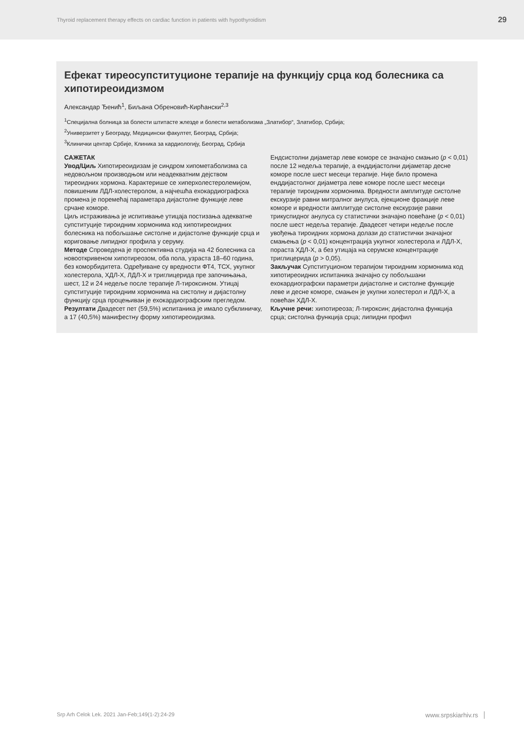Thyroid replacement therapy effects on cardiac function in patients with hypothyroidism 29
Ефекат тиреосупституционе терапије на функцију срца код болесника са хипотиреоидизмом
Александар Ђенић<sup>1</sup>, Биљана Обреновић-Кирћански<sup>2,3</sup>
<sup>1</sup> Специјална болница за болести штитасте жлезде и болести метаболизма „Златибор“, Златибор, Србија;
<sup>2</sup> Универзитет у Београду, Медицински факултет, Београд, Србија;
<sup>3</sup> Клинички центар Србије, Клиника за кардиологију, Београд, Србија
САЖЕТАК
Увод/Циљ Хипотиреоидизам је синдром хипометаболизма са недовољном производњом или неадекватним дејством тиреоидних хормона. Карактерише се хиперхолестеролемијом, повишеним ЛДЛ-холестеролом, а најчешћа ехокардиографска промена је поремећај параметара дијастолне функције леве срчане коморе.
Циљ истраживања је испитивање утицаја постизања адекватне супституције тироидним хормонима код хипотиреоидних болесника на побољшање систолне и дијастолне функције срца и кориговање липидног профила у серуму.
Методе Спроведена је проспективна студија на 42 болесника са новооткривеном хипотиреозом, оба пола, узраста 18–60 година, без коморбидитета. Одређиване су вредности ФТ4, ТСХ, укупног холестерола, ХДЛ-Х, ЛДЛ-Х и триглицерида пре започињања, шест, 12 и 24 недеље после терапије Л-тироксином. Утицај супституције тироидним хормонима на систолну и дијастолну функцију срца процењиван је ехокардиографским прегледом.
Резултати Двадесет пет (59,5%) испитаника је имало субклиничку, а 17 (40,5%) манифестну форму хипотиреоидизма.
Ендсистолни дијаметар леве коморе се значајно смањио (p < 0,01) после 12 недеља терапије, а енддијастолни дијаметар десне коморе после шест месеци терапије. Није било промена енддијастолног дијаметра леве коморе после шест месеци терапије тироидним хормонима. Вредности амплитуде систолне екскурзије равни митралног анулуса, ејекционе фракције леве коморе и вредности амплитуде систолне екскурзије равни трикуспидног анулуса су статистички значајно повећане (p < 0,01) после шест недеља терапије. Двадесет четири недеље после увођења тироидних хормона долази до статистички значајног смањења (p < 0,01) концентрација укупног холестерола и ЛДЛ-Х, пораста ХДЛ-Х, а без утицаја на серумске концентрације триглицерида (p > 0,05).
Закључак Супституционом терапијом тироидним хормонима код хипотиреоидних испитаника значајно су побољшани ехокардиографски параметри дијастолне и систолне функције леве и десне коморе, смањен је укупни холестерол и ЛДЛ-Х, а повећан ХДЛ-Х.
Кључне речи: хипотиреоза; Л-тироксин; дијастолна функција срца; систолна функција срца; липидни профил
Srp Arh Celok Lek. 2021 Jan-Feb;149(1-2):24-29 www.srpskiarhiv.rs